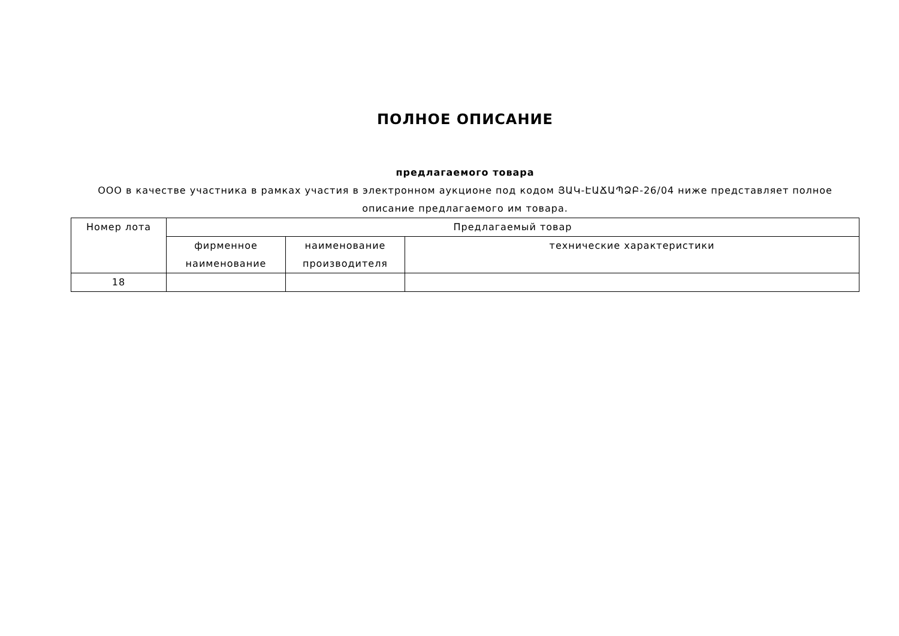ПОЛНОЕ ОПИСАНИЕ
предлагаемого товара
ООО в качестве участника в рамках участия в электронном аукционе под кодом ՅԱԿ-ԷԱՃԱՊՁԲ-26/04 ниже представляет полное описание предлагаемого им товара.
| Номер лота | Предлагаемый товар | | |
| --- | --- | --- | --- |
| | фирменное наименование | наименование производителя | технические характеристики |
| 18 | | | |